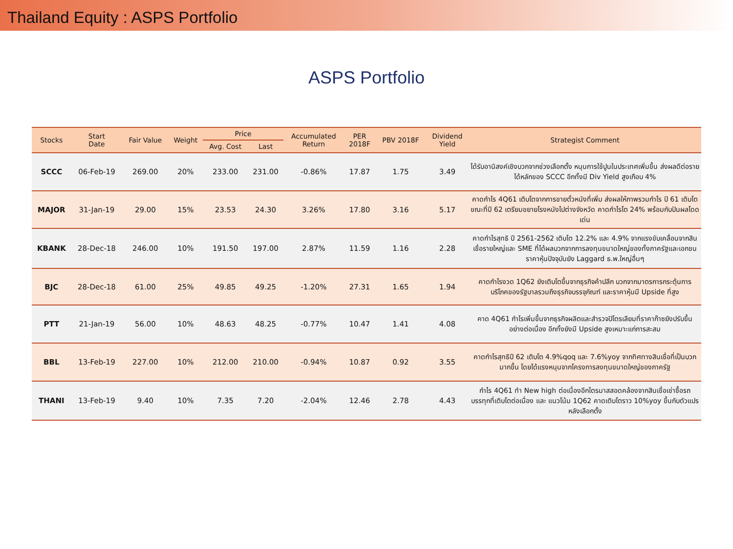Thailand Equity : ASPS Portfolio
ASPS Portfolio
| Stocks | Start Date | Fair Value | Weight | Price | | Accumulated Return | PER 2018F | PBV 2018F | Dividend Yield | Strategist Comment |
| --- | --- | --- | --- | --- | --- | --- | --- | --- | --- | --- |
| | | | | Avg. Cost | Last | | | | | |
| SCCC | 06-Feb-19 | 269.00 | 20% | 233.00 | 231.00 | -0.86% | 17.87 | 1.75 | 3.49 | ได้รับอานิสงค์เชิงบวกจากช่วงเลือกตั้ง หนุนการใช้ปูนในประเทศเพิ่มขึ้น ส่งผลดีต่อรายได้หลักของ SCCC อีกทั้งมี Div Yield สูงเกือบ 4% |
| MAJOR | 31-Jan-19 | 29.00 | 15% | 23.53 | 24.30 | 3.26% | 17.80 | 3.16 | 5.17 | คาดกำไร 4Q61 เติบโตจากการขายตั๋วหนังที่เพิ่ม ส่งผลให้ภาพรวมกำไร ปี 61 เติบโต ขณะที่ปี 62 เตรียมขยายโรงหนังไปต่างจังหวัด คาดกำไรโต 24% พร้อมกับปันผลโดดเด่น |
| KBANK | 28-Dec-18 | 246.00 | 10% | 191.50 | 197.00 | 2.87% | 11.59 | 1.16 | 2.28 | คาดกำไรสุทธิ ปี 2561-2562 เติบโต 12.2% และ 4.9% จากแรงขับเคลื่อนจากสินเชื่อรายใหญ่และ SME ที่ได้ผลบวกจากการลงทุนขนาดใหญ่ของทั้งภาครัฐและเอกชน ราคาหุ้นปัจจุบันยัง Laggard ธ.พ.ใหญ่อื่นๆ |
| BJC | 28-Dec-18 | 61.00 | 25% | 49.85 | 49.25 | -1.20% | 27.31 | 1.65 | 1.94 | คาดกำไรงวด 1Q62 ยังเติบโตขึ้นจากธุรกิจค้าปลีก บวกจากมาตรการกระตุ้นการบริโภคของรัฐบาลรวมถึงธุรกิจบรรจุภัณฑ์ และราคาหุ้นมี Upside ที่สูง |
| PTT | 21-Jan-19 | 56.00 | 10% | 48.63 | 48.25 | -0.77% | 10.47 | 1.41 | 4.08 | คาด 4Q61 กำไรเพิ่มขึ้นจากธุรกิจผลิตและสำรวจปิโตรเลียมที่ราคาก๊าซยังปรับขึ้นอย่างต่อเนื่อง อีกทั้งยังมี Upside สูงเหมาะแก่การสะสม |
| BBL | 13-Feb-19 | 227.00 | 10% | 212.00 | 210.00 | -0.94% | 10.87 | 0.92 | 3.55 | คาดกำไรสุทธิปี 62 เติบโต 4.9%qoq และ 7.6%yoy จากทิศทางสินเชื่อที่เป็นบวกมากขึ้น โดยได้แรงหนุนจากโครงการลงทุนขนาดใหญ่ของภาครัฐ |
| THANI | 13-Feb-19 | 9.40 | 10% | 7.35 | 7.20 | -2.04% | 12.46 | 2.78 | 4.43 | กำไร 4Q61 ทำ New high ต่อเนื่องอีกไตรมาสสอดคล้องจากสินเชื่อเช่าซื้อรถบรรทุกที่เติบโตต่อเนื่อง และ แนวโน้ม 1Q62 คาดเติบโตราว 10%yoy ขึ้นกับตัวแปรหลังเลือกตั้ง |